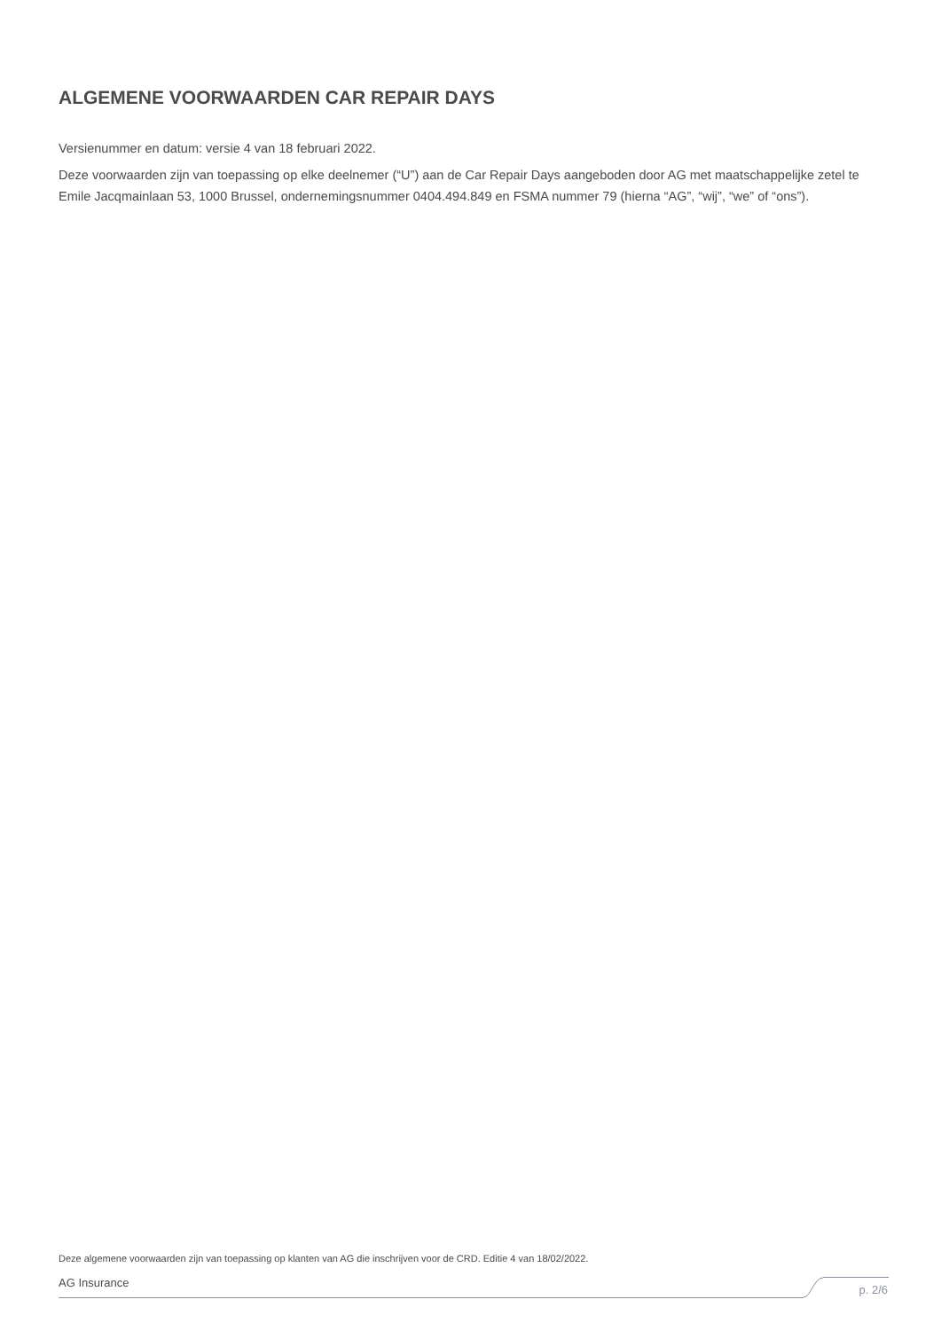ALGEMENE VOORWAARDEN CAR REPAIR DAYS
Versienummer en datum: versie 4 van 18 februari 2022.
Deze voorwaarden zijn van toepassing op elke deelnemer (“U”) aan de Car Repair Days aangeboden door AG met maatschappelijke zetel te Emile Jacqmainlaan 53, 1000 Brussel, ondernemingsnummer 0404.494.849 en FSMA nummer 79 (hierna “AG”, “wij”, “we” of “ons”).
Deze algemene voorwaarden zijn van toepassing op klanten van AG die inschrijven voor de CRD. Editie 4 van 18/02/2022.
AG Insurance
p. 2/6